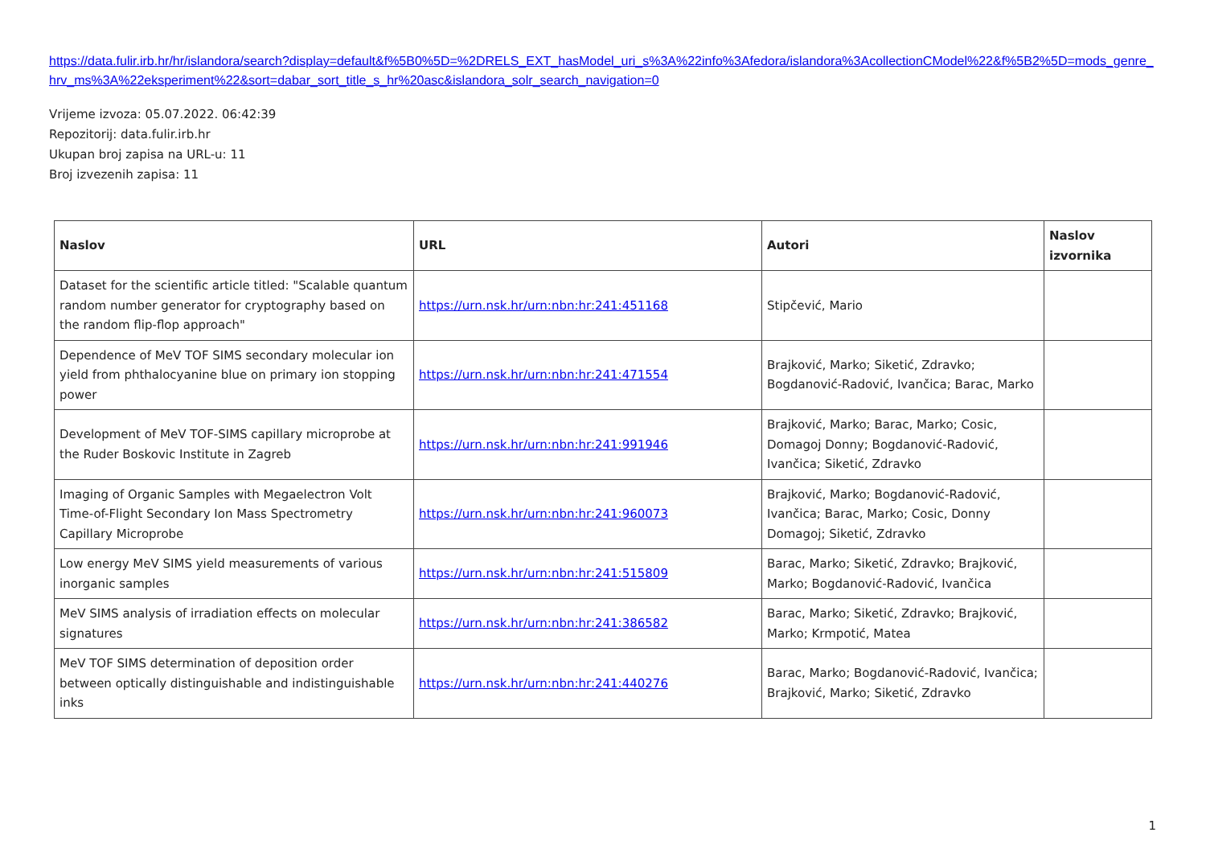https://data.fulir.irb.hr/hr/islandora/search?display=default&f%5B0%5D=%2DRELS_EXT_hasModel_uri_s%3A%22info%3Afedora/islandora%3AcollectionCModel%22&f%5B2%5D=mods_genre_hrv_ms%3A%22eksperiment%22&sort=dabar_sort_title_s_hr%20asc&islandora_solr_search_navigation=0
Vrijeme izvoza: 05.07.2022. 06:42:39
Repozitorij: data.fulir.irb.hr
Ukupan broj zapisa na URL-u: 11
Broj izvezenih zapisa: 11
| Naslov | URL | Autori | Naslov izvornika |
| --- | --- | --- | --- |
| Dataset for the scientific article titled: "Scalable quantum random number generator for cryptography based on the random flip-flop approach" | https://urn.nsk.hr/urn:nbn:hr:241:451168 | Stipčević, Mario | |
| Dependence of MeV TOF SIMS secondary molecular ion yield from phthalocyanine blue on primary ion stopping power | https://urn.nsk.hr/urn:nbn:hr:241:471554 | Brajković, Marko; Siketić, Zdravko; Bogdanović-Radović, Ivančica; Barac, Marko | |
| Development of MeV TOF-SIMS capillary microprobe at the Ruder Boskovic Institute in Zagreb | https://urn.nsk.hr/urn:nbn:hr:241:991946 | Brajković, Marko; Barac, Marko; Cosic, Domagoj Donny; Bogdanović-Radović, Ivančica; Siketić, Zdravko | |
| Imaging of Organic Samples with Megaelectron Volt Time-of-Flight Secondary Ion Mass Spectrometry Capillary Microprobe | https://urn.nsk.hr/urn:nbn:hr:241:960073 | Brajković, Marko; Bogdanović-Radović, Ivančica; Barac, Marko; Cosic, Donny Domagoj; Siketić, Zdravko | |
| Low energy MeV SIMS yield measurements of various inorganic samples | https://urn.nsk.hr/urn:nbn:hr:241:515809 | Barac, Marko; Siketić, Zdravko; Brajković, Marko; Bogdanović-Radović, Ivančica | |
| MeV SIMS analysis of irradiation effects on molecular signatures | https://urn.nsk.hr/urn:nbn:hr:241:386582 | Barac, Marko; Siketić, Zdravko; Brajković, Marko; Krmpotić, Matea | |
| MeV TOF SIMS determination of deposition order between optically distinguishable and indistinguishable inks | https://urn.nsk.hr/urn:nbn:hr:241:440276 | Barac, Marko; Bogdanović-Radović, Ivančica; Brajković, Marko; Siketić, Zdravko | |
1